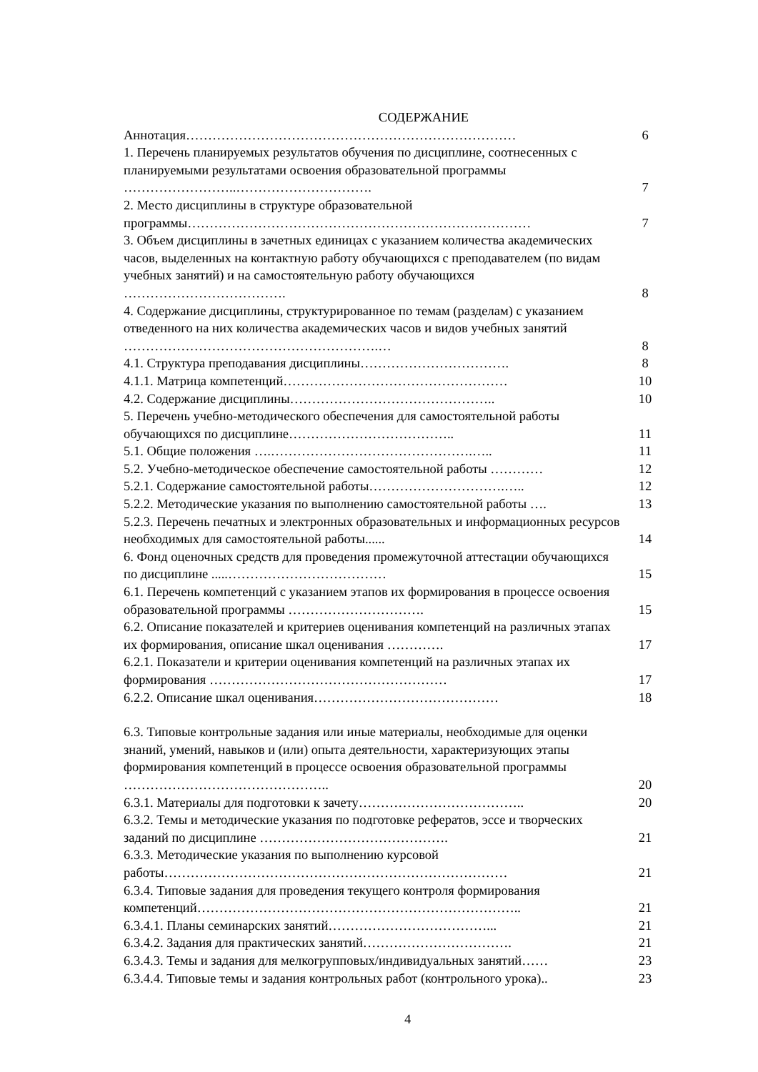СОДЕРЖАНИЕ
Аннотация…………………………………………………………………
6
1. Перечень планируемых результатов обучения по дисциплине, соотнесенных с планируемыми результатами освоения образовательной программы ……………………..………………………….
7
2. Место дисциплины в структуре образовательной программы……………………………………………………………………
7
3. Объем дисциплины в зачетных единицах с указанием количества академических часов, выделенных на контактную работу обучающихся с преподавателем (по видам учебных занятий) и на самостоятельную работу обучающихся ……………………………….
8
4. Содержание дисциплины, структурированное по темам (разделам) с указанием отведенного на них количества академических часов и видов учебных занятий ………………………………………………….…
8
4.1. Структура преподавания дисциплины…………………………….
8
4.1.1. Матрица компетенций……………………………………………
10
4.2. Содержание дисциплины………………………………………..
10
5. Перечень учебно-методического обеспечения для самостоятельной работы обучающихся по дисциплине………………………………..
11
5.1. Общие положения ….……………………………………….…..
11
5.2. Учебно-методическое обеспечение самостоятельной работы …………
12
5.2.1. Содержание самостоятельной работы………………………….…..
12
5.2.2. Методические указания по выполнению самостоятельной работы ….
13
5.2.3. Перечень печатных и электронных образовательных и информационных ресурсов необходимых для самостоятельной работы......
14
6. Фонд оценочных средств для проведения промежуточной аттестации обучающихся по дисциплине .....………………………………
15
6.1. Перечень компетенций с указанием этапов их формирования в процессе освоения образовательной программы ………………………….
15
6.2. Описание показателей и критериев оценивания компетенций на различных этапах их формирования, описание шкал оценивания ………….
17
6.2.1. Показатели и критерии оценивания компетенций на различных этапах их формирования ………………………………………………
17
6.2.2. Описание шкал оценивания……………………………………
18
6.3. Типовые контрольные задания или иные материалы, необходимые для оценки знаний, умений, навыков и (или) опыта деятельности, характеризующих этапы формирования компетенций в процессе освоения образовательной программы ………………………………………..
20
6.3.1. Материалы для подготовки к зачету………………………………..
20
6.3.2. Темы и методические указания по подготовке рефератов, эссе и творческих заданий по дисциплине …………………………………….
21
6.3.3. Методические указания по выполнению курсовой работы……………………………………………………………………
21
6.3.4. Типовые задания для проведения текущего контроля формирования компетенций………………………………………………………………..
21
6.3.4.1. Планы семинарских занятий………………………………...
21
6.3.4.2. Задания для практических занятий…………………………….
21
6.3.4.3. Темы и задания для мелкогрупповых/индивидуальных занятий……
23
6.3.4.4. Типовые темы и задания контрольных работ (контрольного урока)..
23
4